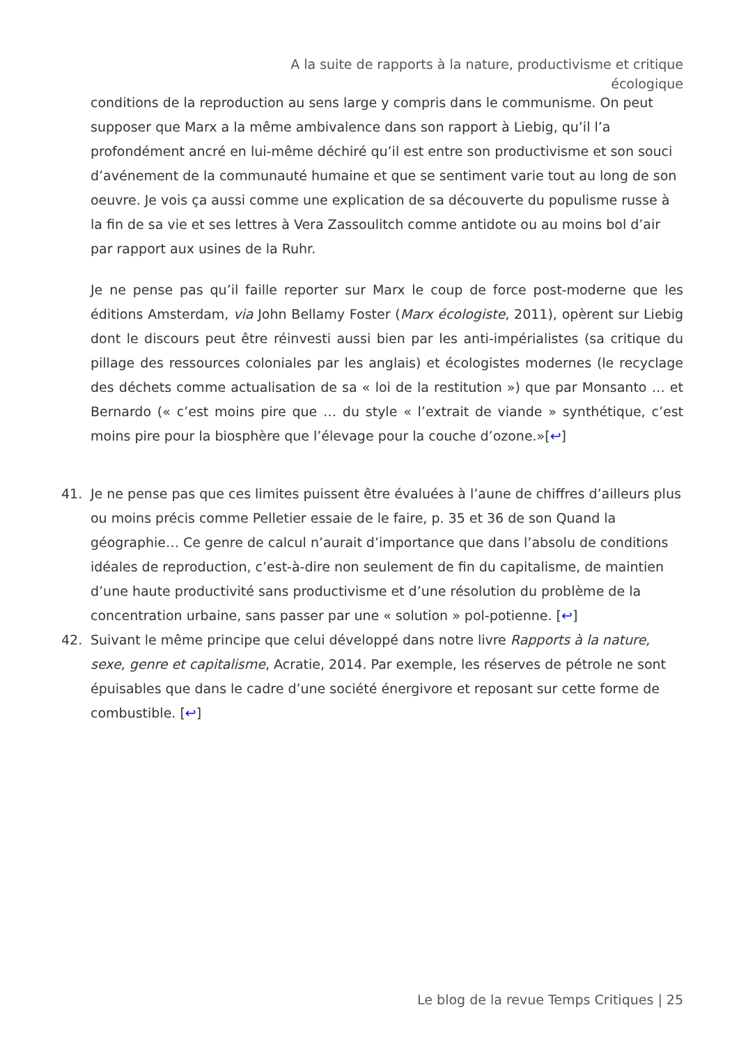A la suite de rapports à la nature, productivisme et critique écologique
conditions de la reproduction au sens large y compris dans le communisme. On peut supposer que Marx a la même ambivalence dans son rapport à Liebig, qu’il l’a profondément ancré en lui-même déchiré qu’il est entre son productivisme et son souci d’avénement de la communauté humaine et que se sentiment varie tout au long de son oeuvre. Je vois ça aussi comme une explication de sa découverte du populisme russe à la fin de sa vie et ses lettres à Vera Zassoulitch comme antidote ou au moins bol d’air par rapport aux usines de la Ruhr.
Je ne pense pas qu’il faille reporter sur Marx le coup de force post-moderne que les éditions Amsterdam, via John Bellamy Foster (Marx écologiste, 2011), opèrent sur Liebig dont le discours peut être réinvesti aussi bien par les anti-impérialistes (sa critique du pillage des ressources coloniales par les anglais) et écologistes modernes (le recyclage des déchets comme actualisation de sa « loi de la restitution ») que par Monsanto … et Bernardo (« c’est moins pire que … du style « l’extrait de viande » synthétique, c’est moins pire pour la biosphère que l’élevage pour la couche d’ozone.»[↩]
41. Je ne pense pas que ces limites puissent être évaluées à l’aune de chiffres d’ailleurs plus ou moins précis comme Pelletier essaie de le faire, p. 35 et 36 de son Quand la géographie… Ce genre de calcul n’aurait d’importance que dans l’absolu de conditions idéales de reproduction, c’est-à-dire non seulement de fin du capitalisme, de maintien d’une haute productivité sans productivisme et d’une résolution du problème de la concentration urbaine, sans passer par une « solution » pol-potienne. [↩]
42. Suivant le même principe que celui développé dans notre livre Rapports à la nature, sexe, genre et capitalisme, Acratie, 2014. Par exemple, les réserves de pétrole ne sont épuisables que dans le cadre d’une société énergivore et reposant sur cette forme de combustible. [↩]
Le blog de la revue Temps Critiques | 25